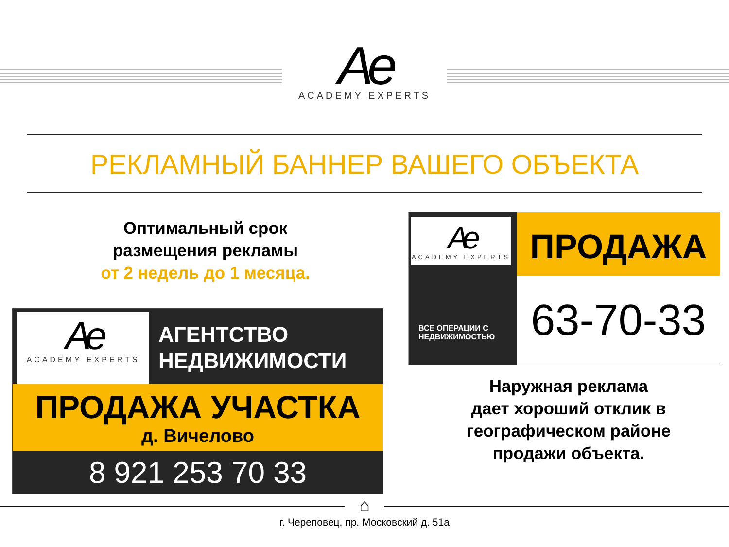Ae
ACADEMY EXPERTS
РЕКЛАМНЫЙ БАННЕР ВАШЕГО ОБЪЕКТА
Оптимальный срок
размещения рекламы
от 2 недель до 1 месяца.
Ae
ACADEMY EXPERTS
АГЕНТСТВО
НЕДВИЖИМОСТИ
ПРОДАЖА УЧАСТКА
д. Вичелово
8 921 253 70 33
Ae
ACADEMY EXPERTS
ВСЕ ОПЕРАЦИИ С
НЕДВИЖИМОСТЬЮ
ПРОДАЖА
63-70-33
Наружная реклама
дает хороший отклик в
географическом районе
продажи объекта.
⌂
г. Череповец, пр. Московский д. 51а